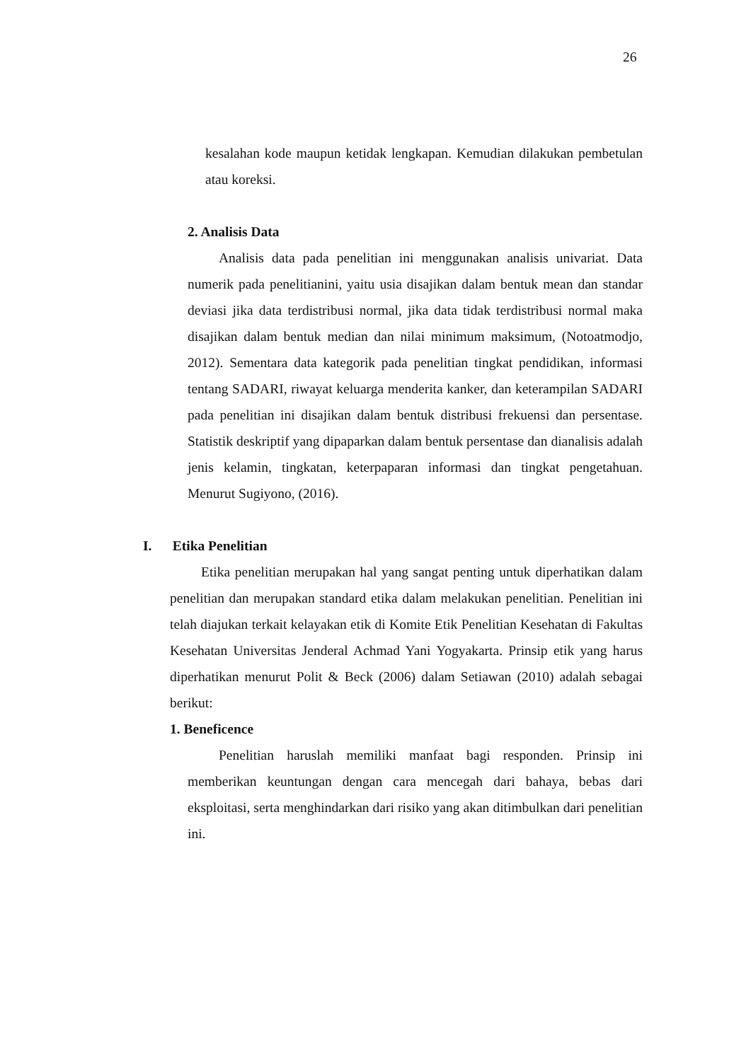26
kesalahan kode maupun ketidak lengkapan. Kemudian dilakukan pembetulan atau koreksi.
2. Analisis Data
Analisis data pada penelitian ini menggunakan analisis univariat. Data numerik pada penelitianini, yaitu usia disajikan dalam bentuk mean dan standar deviasi jika data terdistribusi normal, jika data tidak terdistribusi normal maka disajikan dalam bentuk median dan nilai minimum maksimum, (Notoatmodjo, 2012). Sementara data kategorik pada penelitian tingkat pendidikan, informasi tentang SADARI, riwayat keluarga menderita kanker, dan keterampilan SADARI pada penelitian ini disajikan dalam bentuk distribusi frekuensi dan persentase. Statistik deskriptif yang dipaparkan dalam bentuk persentase dan dianalisis adalah jenis kelamin, tingkatan, keterpaparan informasi dan tingkat pengetahuan. Menurut Sugiyono, (2016).
I. Etika Penelitian
Etika penelitian merupakan hal yang sangat penting untuk diperhatikan dalam penelitian dan merupakan standard etika dalam melakukan penelitian. Penelitian ini telah diajukan terkait kelayakan etik di Komite Etik Penelitian Kesehatan di Fakultas Kesehatan Universitas Jenderal Achmad Yani Yogyakarta. Prinsip etik yang harus diperhatikan menurut Polit & Beck (2006) dalam Setiawan (2010) adalah sebagai berikut:
1. Beneficence
Penelitian haruslah memiliki manfaat bagi responden. Prinsip ini memberikan keuntungan dengan cara mencegah dari bahaya, bebas dari eksploitasi, serta menghindarkan dari risiko yang akan ditimbulkan dari penelitian ini.